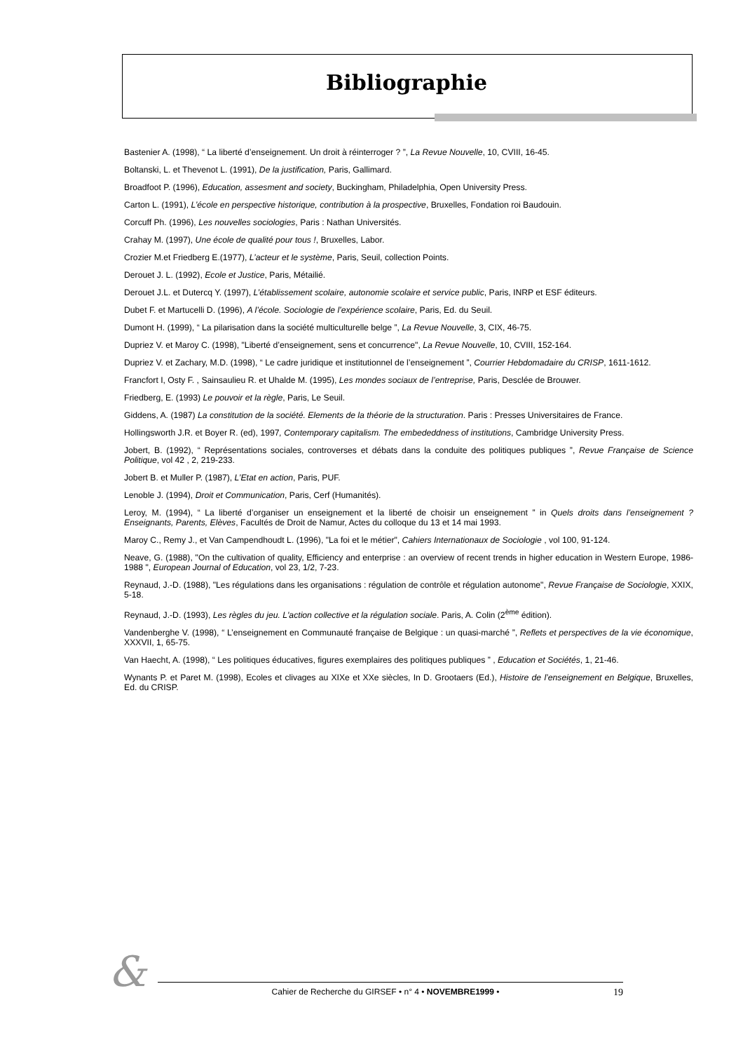Bibliographie
Bastenier A. (1998), “ La liberté d’enseignement. Un droit à réinterroger ? ”, La Revue Nouvelle, 10, CVIII, 16-45.
Boltanski, L. et Thevenot L. (1991), De la justification, Paris, Gallimard.
Broadfoot P. (1996), Education, assesment and society, Buckingham, Philadelphia, Open University Press.
Carton L. (1991), L’école en perspective historique, contribution à la prospective, Bruxelles, Fondation roi Baudouin.
Corcuff Ph. (1996), Les nouvelles sociologies, Paris : Nathan Universités.
Crahay M. (1997), Une école de qualité pour tous !, Bruxelles, Labor.
Crozier M.et Friedberg E.(1977), L’acteur et le système, Paris, Seuil, collection Points.
Derouet J. L. (1992), Ecole et Justice, Paris, Métailié.
Derouet J.L. et Dutercq Y. (1997), L’établissement scolaire, autonomie scolaire et service public, Paris, INRP et ESF éditeurs.
Dubet F. et Martucelli D. (1996), A l’école. Sociologie de l’expérience scolaire, Paris, Ed. du Seuil.
Dumont H. (1999), “ La pilarisation dans la société multiculturelle belge ”, La Revue Nouvelle, 3, CIX, 46-75.
Dupriez V. et Maroy C. (1998), "Liberté d’enseignement, sens et concurrence", La Revue Nouvelle, 10, CVIII, 152-164.
Dupriez V. et Zachary, M.D. (1998), “ Le cadre juridique et institutionnel de l’enseignement ”, Courrier Hebdomadaire du CRISP, 1611-1612.
Francfort I, Osty F. , Sainsaulieu R. et Uhalde M. (1995), Les mondes sociaux de l’entreprise, Paris, Desclée de Brouwer.
Friedberg, E. (1993) Le pouvoir et la règle, Paris, Le Seuil.
Giddens, A. (1987) La constitution de la société. Elements de la théorie de la structuration. Paris : Presses Universitaires de France.
Hollingsworth J.R. et Boyer R. (ed), 1997, Contemporary capitalism. The embededdness of institutions, Cambridge University Press.
Jobert, B. (1992), “ Représentations sociales, controverses et débats dans la conduite des politiques publiques ”, Revue Française de Science Politique, vol 42 , 2, 219-233.
Jobert B. et Muller P. (1987), L’Etat en action, Paris, PUF.
Lenoble J. (1994), Droit et Communication, Paris, Cerf (Humanités).
Leroy, M. (1994), “ La liberté d’organiser un enseignement et la liberté de choisir un enseignement ” in Quels droits dans l’enseignement ? Enseignants, Parents, Elèves, Facultés de Droit de Namur, Actes du colloque du 13 et 14 mai 1993.
Maroy C., Remy J., et Van Campendhoudt L. (1996), "La foi et le métier", Cahiers Internationaux de Sociologie , vol 100, 91-124.
Neave, G. (1988), "On the cultivation of quality, Efficiency and enterprise : an overview of recent trends in higher education in Western Europe, 1986-1988 ", European Journal of Education, vol 23, 1/2, 7-23.
Reynaud, J.-D. (1988), "Les régulations dans les organisations : régulation de contrôle et régulation autonome", Revue Française de Sociologie, XXIX, 5-18.
Reynaud, J.-D. (1993), Les règles du jeu. L'action collective et la régulation sociale. Paris, A. Colin (2<sup>ème</sup> édition).
Vandenberghe V. (1998), “ L’enseignement en Communauté française de Belgique : un quasi-marché ”, Reflets et perspectives de la vie économique, XXXVII, 1, 65-75.
Van Haecht, A. (1998), “ Les politiques éducatives, figures exemplaires des politiques publiques ” , Education et Sociétés, 1, 21-46.
Wynants P. et Paret M. (1998), Ecoles et clivages au XIXe et XXe siècles, In D. Grootaers (Ed.), Histoire de l’enseignement en Belgique, Bruxelles, Ed. du CRISP.
& Cahier de Recherche du GIRSEF • n° 4 • NOVEMBRE1999 • 19